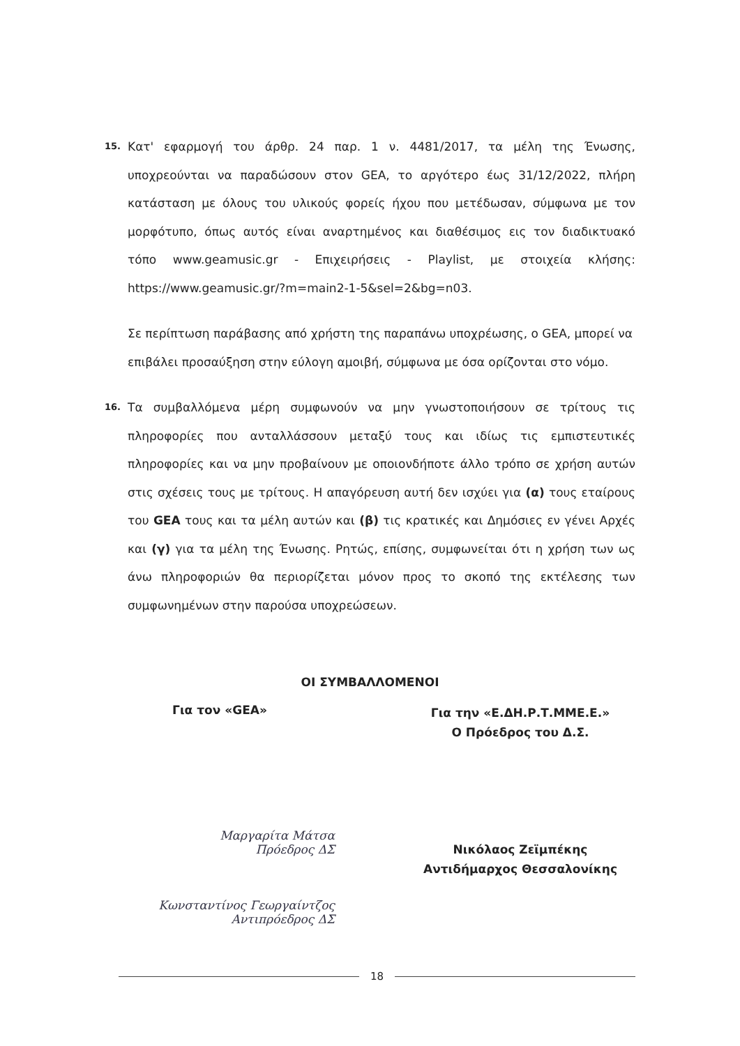15.
Κατ' εφαρμογή του άρθρ. 24 παρ. 1 ν. 4481/2017, τα μέλη της Ένωσης, υποχρεούνται να παραδώσουν στον GEA, το αργότερο έως 31/12/2022, πλήρη κατάσταση με όλους του υλικούς φορείς ήχου που μετέδωσαν, σύμφωνα με τον μορφότυπο, όπως αυτός είναι αναρτημένος και διαθέσιμος εις τον διαδικτυακό τόπο www.geamusic.gr - Επιχειρήσεις - Playlist, με στοιχεία κλήσης: https://www.geamusic.gr/?m=main2-1-5&sel=2&bg=n03.
Σε περίπτωση παράβασης από χρήστη της παραπάνω υποχρέωσης, ο GEA, μπορεί να επιβάλει προσαύξηση στην εύλογη αμοιβή, σύμφωνα με όσα ορίζονται στο νόμο.
16.
Τα συμβαλλόμενα μέρη συμφωνούν να μην γνωστοποιήσουν σε τρίτους τις πληροφορίες που ανταλλάσσουν μεταξύ τους και ιδίως τις εμπιστευτικές πληροφορίες και να μην προβαίνουν με οποιονδήποτε άλλο τρόπο σε χρήση αυτών στις σχέσεις τους με τρίτους. Η απαγόρευση αυτή δεν ισχύει για (α) τους εταίρους του GEA τους και τα μέλη αυτών και (β) τις κρατικές και Δημόσιες εν γένει Αρχές και (γ) για τα μέλη της Ένωσης. Ρητώς, επίσης, συμφωνείται ότι η χρήση των ως άνω πληροφοριών θα περιορίζεται μόνον προς το σκοπό της εκτέλεσης των συμφωνημένων στην παρούσα υποχρεώσεων.
ΟΙ ΣΥΜΒΑΛΛΟΜΕΝΟΙ
Για τον «GEA»
Μαργαρίτα Μάτσα
Πρόεδρος ΔΣ
Κωνσταντίνος Γεωργαίντζος
Αντιπρόεδρος ΔΣ
Για την «Ε.ΔΗ.Ρ.Τ.ΜΜΕ.Ε.»
Ο Πρόεδρος του Δ.Σ.
Νικόλαος Ζεϊμπέκης
Αντιδήμαρχος Θεσσαλονίκης
18